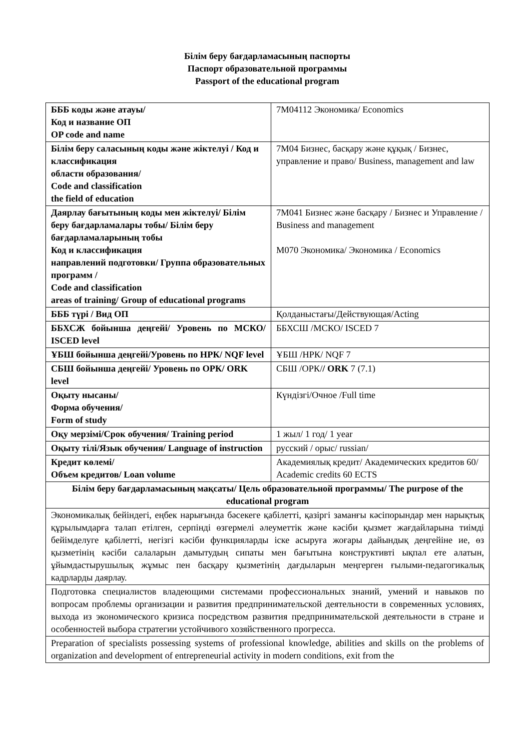Білім беру бағдарламасының паспорты
Паспорт образовательной программы
Passport of the educational program
| БББ коды және атауы/ Код и название ОП OP code and name | 7М04112 Экономика/ Economics |
| Білім беру саласының коды және жіктелуі / Код и классификация области образования/ Code and classification the field of education | 7М04 Бизнес, басқару және құқық / Бизнес, управление и право/ Business, management and law |
| Даярлау бағытының коды мен жіктелуі/ Білім беру бағдарламалары тобы/ Білім беру бағдарламаларының тобы Код и классификация направлений подготовки/ Группа образовательных программ / Code and classification areas of training/ Group of educational programs | 7М041 Бизнес және басқару / Бизнес и Управление / Business and management М070 Экономика/ Экономика / Economics |
| БББ түрі / Вид ОП | Қолданыстағы/Действующая/Acting |
| ББХСЖ бойынша деңгейі/ Уровень по МСКО/ ISCED level | ББХСШ /МСКО/ ISCED 7 |
| ҰБШ бойынша деңгейі/Уровень по НРК/ NQF level | ҰБШ /НРК/ NQF 7 |
| СБШ бойынша деңгейі/ Уровень по ОРК/ ORK level | СБШ /ОРК/ / ORK 7 (7.1) |
| Оқыту нысаны/ Форма обучения/ Form of study | Күндізгі/Очное /Full time |
| Оқу мерзімі/Срок обучения/ Training period | 1 жыл/ 1 год/ 1 year |
| Оқыту тілі/Язык обучения/ Language of instruction | русский / орыс/ russian/ |
| Кредит көлемі/ Объем кредитов/ Loan volume | Академиялық кредит/ Академических кредитов 60/ Academic credits 60 ECTS |
| Білім беру бағдарламасының мақсаты/ Цель образовательной программы/ The purpose of the educational program | |
| Экономикалық бейіндегі, еңбек нарығында бәсекеге қабілетті, қазіргі заманғы кәсіпорындар мен нарықтық құрылымдарға талап етілген, серпінді өзгермелі әлеуметтік және кәсіби қызмет жағдайларына тиімді бейімделуге қабілетті, негізгі кәсіби функцияларды іске асыруға жоғары дайындық деңгейіне ие, өз қызметінің кәсіби салаларын дамытудың сипаты мен бағытына конструктивті ықпал ете алатын, ұйымдастырушылық жұмыс пен басқару қызметінің дағдыларын меңгерген ғылыми-педагогикалық кадрларды даярлау. | |
| Подготовка специалистов владеющими системами профессиональных знаний, умений и навыков по вопросам проблемы организации и развития предпринимательской деятельности в современных условиях, выхода из экономического кризиса посредством развития предпринимательской деятельности в стране и особенностей выбора стратегии устойчивого хозяйственного прогресса. | |
| Preparation of specialists possessing systems of professional knowledge, abilities and skills on the problems of organization and development of entrepreneurial activity in modern conditions, exit from the | |